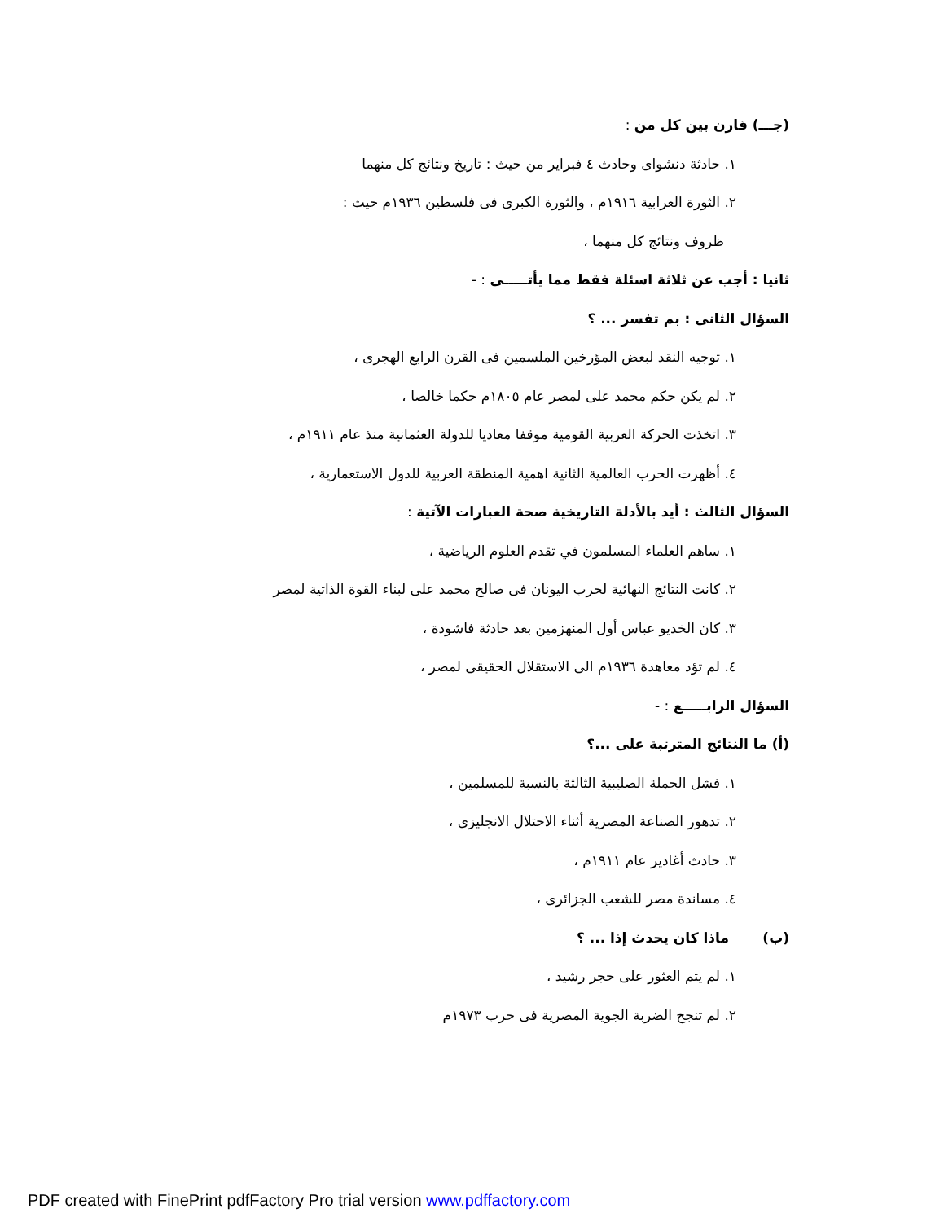(جـــ) قارن بين كل من :
١. حادثة دنشواى وحادث ٤ فبراير من حيث : تاريخ ونتائج كل منهما
٢. الثورة العرابية ١٩١٦م ، والثورة الكبرى فى فلسطين ١٩٣٦م حيث :
ظروف ونتائج كل منهما ،
ثانيا : أجب عن ثلاثة اسئلة فقط مما يأتـــــى : -
السؤال الثانى : بم تفسر ... ؟
١. توجيه النقد لبعض المؤرخين الملسمين فى القرن الرابع الهجرى ،
٢. لم يكن حكم محمد على لمصر عام ١٨٠٥م حكما خالصا ،
٣. اتخذت الحركة العربية القومية موقفا معاديا للدولة العثمانية منذ عام ١٩١١م ،
٤. أظهرت الحرب العالمية الثانية اهمية المنطقة العربية للدول الاستعمارية ،
السؤال الثالث : أيد بالأدلة التاريخية صحة العبارات الآتية :
١. ساهم العلماء المسلمون في تقدم العلوم الرياضية ،
٢. كانت النتائج النهائية لحرب اليونان فى صالح محمد على لبناء القوة الذاتية لمصر
٣. كان الخديو عباس أول المنهزمين بعد حادثة فاشودة ،
٤. لم تؤد معاهدة ١٩٣٦م الى الاستقلال الحقيقى لمصر ،
السؤال الرابـــــع : -
(أ) ما النتائج المترتبة على ...؟
١. فشل الحملة الصليبية الثالثة بالنسبة للمسلمين ،
٢. تدهور الصناعة المصرية أثناء الاحتلال الانجليزى ،
٣. حادث أغادير عام ١٩١١م ،
٤. مساندة مصر للشعب الجزائرى ،
(ب) ماذا كان يحدث إذا ... ؟
١. لم يتم العثور على حجر رشيد ،
٢. لم تنجح الضربة الجوية المصرية فى حرب ١٩٧٣م
PDF created with FinePrint pdfFactory Pro trial version www.pdffactory.com